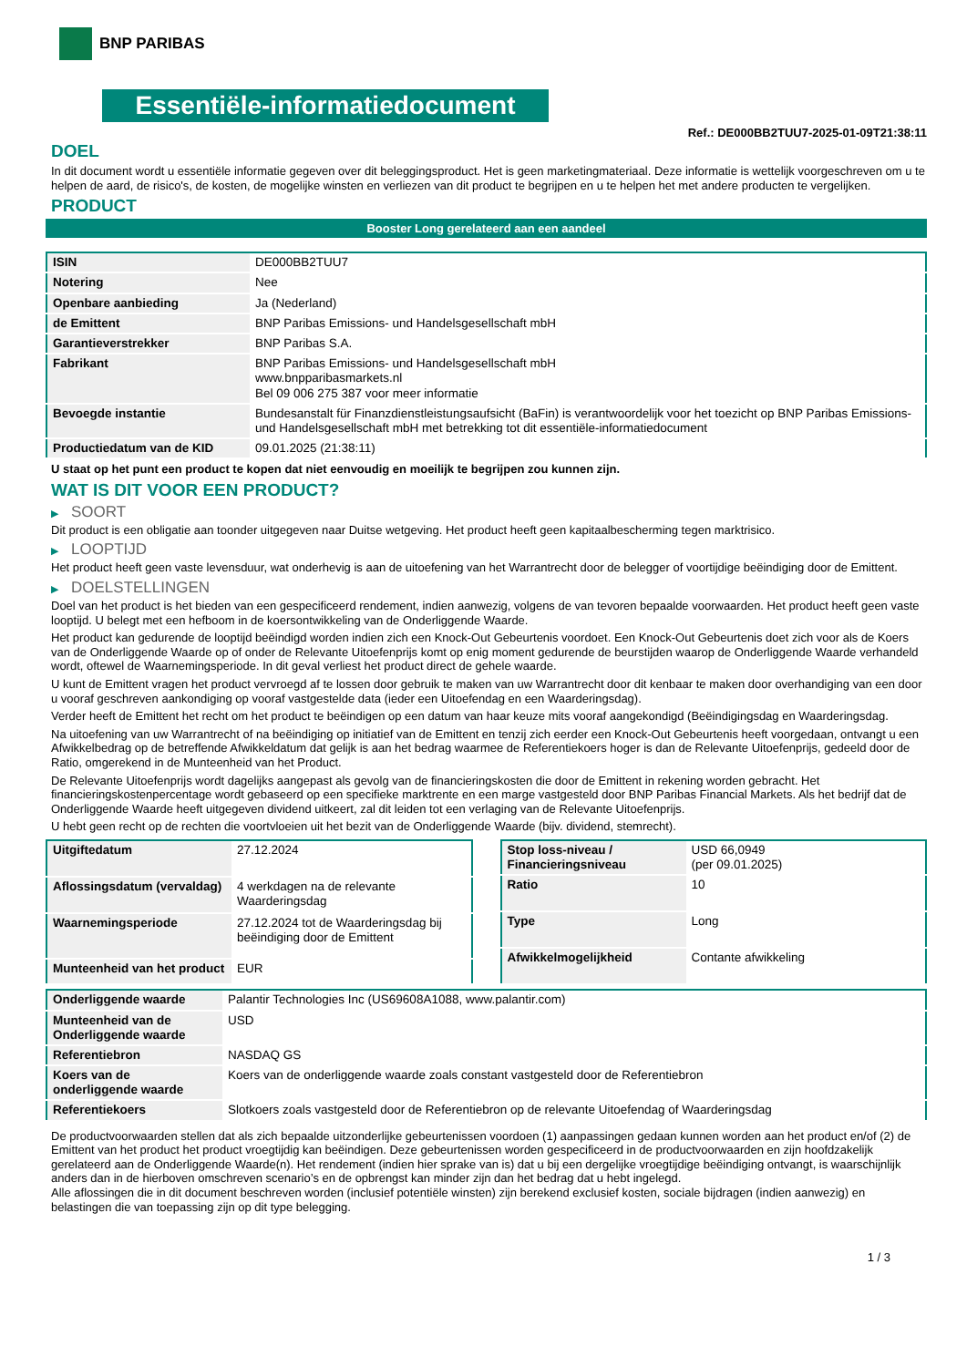BNP PARIBAS
Essentiële-informatiedocument
Ref.: DE000BB2TUU7-2025-01-09T21:38:11
DOEL
In dit document wordt u essentiële informatie gegeven over dit beleggingsproduct. Het is geen marketingmateriaal. Deze informatie is wettelijk voorgeschreven om u te helpen de aard, de risico's, de kosten, de mogelijke winsten en verliezen van dit product te begrijpen en u te helpen het met andere producten te vergelijken.
PRODUCT
Booster Long gerelateerd aan een aandeel
| ISIN | DE000BB2TUU7 |
| Notering | Nee |
| Openbare aanbieding | Ja (Nederland) |
| de Emittent | BNP Paribas Emissions- und Handelsgesellschaft mbH |
| Garantieverstrekker | BNP Paribas S.A. |
| Fabrikant | BNP Paribas Emissions- und Handelsgesellschaft mbH www.bnpparibasmarkets.nl Bel 09 006 275 387 voor meer informatie |
| Bevoegde instantie | Bundesanstalt für Finanzdienstleistungsaufsicht (BaFin) is verantwoordelijk voor het toezicht op BNP Paribas Emissions- und Handelsgesellschaft mbH met betrekking tot dit essentiële-informatiedocument |
| Productiedatum van de KID | 09.01.2025 (21:38:11) |
U staat op het punt een product te kopen dat niet eenvoudig en moeilijk te begrijpen zou kunnen zijn.
WAT IS DIT VOOR EEN PRODUCT?
▶ SOORT
Dit product is een obligatie aan toonder uitgegeven naar Duitse wetgeving. Het product heeft geen kapitaalbescherming tegen marktrisico.
▶ LOOPTIJD
Het product heeft geen vaste levensduur, wat onderhevig is aan de uitoefening van het Warrantrecht door de belegger of voortijdige beëindiging door de Emittent.
▶ DOELSTELLINGEN
Doel van het product is het bieden van een gespecificeerd rendement, indien aanwezig, volgens de van tevoren bepaalde voorwaarden. Het product heeft geen vaste looptijd. U belegt met een hefboom in de koersontwikkeling van de Onderliggende Waarde.
Het product kan gedurende de looptijd beëindigd worden indien zich een Knock-Out Gebeurtenis voordoet. Een Knock-Out Gebeurtenis doet zich voor als de Koers van de Onderliggende Waarde op of onder de Relevante Uitoefenprijs komt op enig moment gedurende de beurstijden waarop de Onderliggende Waarde verhandeld wordt, oftewel de Waarnemingsperiode. In dit geval verliest het product direct de gehele waarde.
U kunt de Emittent vragen het product vervroegd af te lossen door gebruik te maken van uw Warrantrecht door dit kenbaar te maken door overhandiging van een door u vooraf geschreven aankondiging op vooraf vastgestelde data (ieder een Uitoefendag en een Waarderingsdag).
Verder heeft de Emittent het recht om het product te beëindigen op een datum van haar keuze mits vooraf aangekondigd (Beëindigingsdag en Waarderingsdag.
Na uitoefening van uw Warrantrecht of na beëindiging op initiatief van de Emittent en tenzij zich eerder een Knock-Out Gebeurtenis heeft voorgedaan, ontvangt u een Afwikkelbedrag op de betreffende Afwikkeldatum dat gelijk is aan het bedrag waarmee de Referentiekoers hoger is dan de Relevante Uitoefenprijs, gedeeld door de Ratio, omgerekend in de Munteenheid van het Product.
De Relevante Uitoefenprijs wordt dagelijks aangepast als gevolg van de financieringskosten die door de Emittent in rekening worden gebracht. Het financieringskostenpercentage wordt gebaseerd op een specifieke marktrente en een marge vastgesteld door BNP Paribas Financial Markets. Als het bedrijf dat de Onderliggende Waarde heeft uitgegeven dividend uitkeert, zal dit leiden tot een verlaging van de Relevante Uitoefenprijs.
U hebt geen recht op de rechten die voortvloeien uit het bezit van de Onderliggende Waarde (bijv. dividend, stemrecht).
| Uitgiftedatum | 27.12.2024 |
| Aflossingsdatum (vervaldag) | 4 werkdagen na de relevante Waarderingsdag |
| Waarnemingsperiode | 27.12.2024 tot de Waarderingsdag bij beëindiging door de Emittent |
| Munteenheid van het product | EUR |
| Stop loss-niveau / Financieringsniveau | USD 66,0949 (per 09.01.2025) |
| Ratio | 10 |
| Type | Long |
| Afwikkelmogelijkheid | Contante afwikkeling |
| Onderliggende waarde | Palantir Technologies Inc (US69608A1088, www.palantir.com) |
| Munteenheid van de Onderliggende waarde | USD |
| Referentiebron | NASDAQ GS |
| Koers van de onderliggende waarde | Koers van de onderliggende waarde zoals constant vastgesteld door de Referentiebron |
| Referentiekoers | Slotkoers zoals vastgesteld door de Referentiebron op de relevante Uitoefendag of Waarderingsdag |
De productvoorwaarden stellen dat als zich bepaalde uitzonderlijke gebeurtenissen voordoen (1) aanpassingen gedaan kunnen worden aan het product en/of (2) de Emittent van het product het product vroegtijdig kan beëindigen. Deze gebeurtenissen worden gespecificeerd in de productvoorwaarden en zijn hoofdzakelijk gerelateerd aan de Onderliggende Waarde(n). Het rendement (indien hier sprake van is) dat u bij een dergelijke vroegtijdige beëindiging ontvangt, is waarschijnlijk anders dan in de hierboven omschreven scenario’s en de opbrengst kan minder zijn dan het bedrag dat u hebt ingelegd.
Alle aflossingen die in dit document beschreven worden (inclusief potentiële winsten) zijn berekend exclusief kosten, sociale bijdragen (indien aanwezig) en belastingen die van toepassing zijn op dit type belegging.
1 / 3